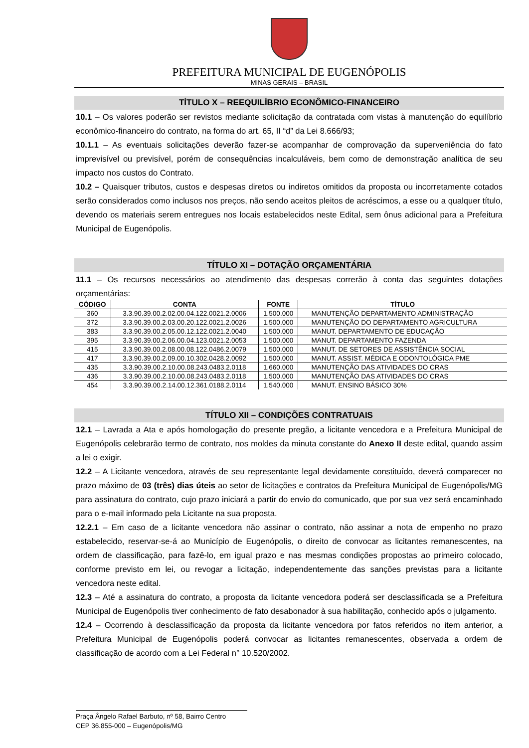PREFEITURA MUNICIPAL DE EUGENÓPOLIS
MINAS GERAIS – BRASIL
TÍTULO X – REEQUILÍBRIO ECONÔMICO-FINANCEIRO
10.1 – Os valores poderão ser revistos mediante solicitação da contratada com vistas à manutenção do equilíbrio econômico-financeiro do contrato, na forma do art. 65, II “d” da Lei 8.666/93;
10.1.1 – As eventuais solicitações deverão fazer-se acompanhar de comprovação da superveniência do fato imprevisível ou previsível, porém de consequências incalculáveis, bem como de demonstração analítica de seu impacto nos custos do Contrato.
10.2 – Quaisquer tributos, custos e despesas diretos ou indiretos omitidos da proposta ou incorretamente cotados serão considerados como inclusos nos preços, não sendo aceitos pleitos de acréscimos, a esse ou a qualquer título, devendo os materiais serem entregues nos locais estabelecidos neste Edital, sem ônus adicional para a Prefeitura Municipal de Eugenópolis.
TÍTULO XI – DOTAÇÃO ORÇAMENTÁRIA
11.1 – Os recursos necessários ao atendimento das despesas correrão à conta das seguintes dotações orçamentárias:
| CÓDIGO | CONTA | FONTE | TÍTULO |
| --- | --- | --- | --- |
| 360 | 3.3.90.39.00.2.02.00.04.122.0021.2.0006 | 1.500.000 | MANUTENÇÃO DEPARTAMENTO ADMINISTRAÇÃO |
| 372 | 3.3.90.39.00.2.03.00.20.122.0021.2.0026 | 1.500.000 | MANUTENÇÃO DO DEPARTAMENTO AGRICULTURA |
| 383 | 3.3.90.39.00.2.05.00.12.122.0021.2.0040 | 1.500.000 | MANUT. DEPARTAMENTO DE EDUCAÇÃO |
| 395 | 3.3.90.39.00.2.06.00.04.123.0021.2.0053 | 1.500.000 | MANUT. DEPARTAMENTO FAZENDA |
| 415 | 3.3.90.39.00.2.08.00.08.122.0486.2.0079 | 1.500.000 | MANUT. DE SETORES DE ASSISTÊNCIA SOCIAL |
| 417 | 3.3.90.39.00.2.09.00.10.302.0428.2.0092 | 1.500.000 | MANUT. ASSIST. MÉDICA E ODONTOLÓGICA PME |
| 435 | 3.3.90.39.00.2.10.00.08.243.0483.2.0118 | 1.660.000 | MANUTENÇÃO DAS ATIVIDADES DO CRAS |
| 436 | 3.3.90.39.00.2.10.00.08.243.0483.2.0118 | 1.500.000 | MANUTENÇÃO DAS ATIVIDADES DO CRAS |
| 454 | 3.3.90.39.00.2.14.00.12.361.0188.2.0114 | 1.540.000 | MANUT. ENSINO BÁSICO 30% |
TÍTULO XII – CONDIÇÕES CONTRATUAIS
12.1 – Lavrada a Ata e após homologação do presente pregão, a licitante vencedora e a Prefeitura Municipal de Eugenópolis celebrarão termo de contrato, nos moldes da minuta constante do Anexo II deste edital, quando assim a lei o exigir.
12.2 – A Licitante vencedora, através de seu representante legal devidamente constituído, deverá comparecer no prazo máximo de 03 (três) dias úteis ao setor de licitações e contratos da Prefeitura Municipal de Eugenópolis/MG para assinatura do contrato, cujo prazo iniciará a partir do envio do comunicado, que por sua vez será encaminhado para o e-mail informado pela Licitante na sua proposta.
12.2.1 – Em caso de a licitante vencedora não assinar o contrato, não assinar a nota de empenho no prazo estabelecido, reservar-se-á ao Município de Eugenópolis, o direito de convocar as licitantes remanescentes, na ordem de classificação, para fazê-lo, em igual prazo e nas mesmas condições propostas ao primeiro colocado, conforme previsto em lei, ou revogar a licitação, independentemente das sanções previstas para a licitante vencedora neste edital.
12.3 – Até a assinatura do contrato, a proposta da licitante vencedora poderá ser desclassificada se a Prefeitura Municipal de Eugenópolis tiver conhecimento de fato desabonador à sua habilitação, conhecido após o julgamento.
12.4 – Ocorrendo à desclassificação da proposta da licitante vencedora por fatos referidos no item anterior, a Prefeitura Municipal de Eugenópolis poderá convocar as licitantes remanescentes, observada a ordem de classificação de acordo com a Lei Federal n° 10.520/2002.
Praça Ângelo Rafael Barbuto, nº 58, Bairro Centro
CEP 36.855-000 – Eugenópolis/MG